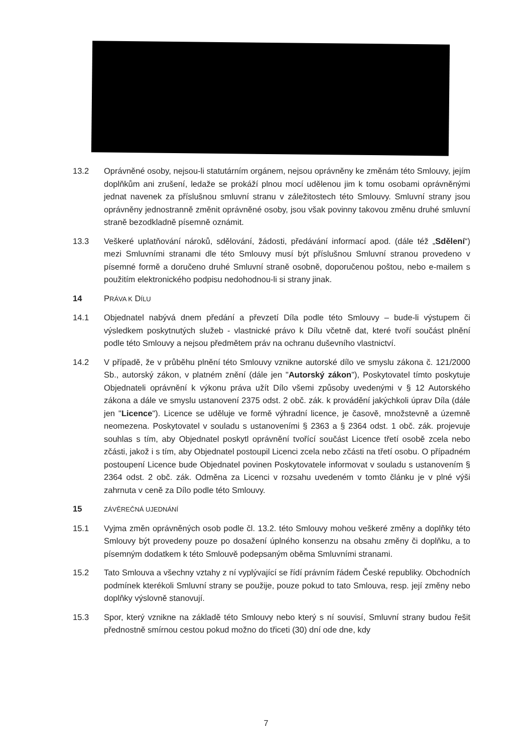13.2 Oprávněné osoby, nejsou-li statutárním orgánem, nejsou oprávněny ke změnám této Smlouvy, jejím doplňkům ani zrušení, ledaže se prokáží plnou mocí udělenou jim k tomu osobami oprávněnými jednat navenek za příslušnou smluvní stranu v záležitostech této Smlouvy. Smluvní strany jsou oprávněny jednostranně změnit oprávněné osoby, jsou však povinny takovou změnu druhé smluvní straně bezodkladně písemně oznámit.
13.3 Veškeré uplatňování nároků, sdělování, žádosti, předávání informací apod. (dále též „Sdělení“) mezi Smluvními stranami dle této Smlouvy musí být příslušnou Smluvní stranou provedeno v písemné formě a doručeno druhé Smluvní straně osobně, doporučenou poštou, nebo e-mailem s použitím elektronického podpisu nedohodnou-li si strany jinak.
14 PRÁVA K DÍLU
14.1 Objednatel nabývá dnem předání a převzetí Díla podle této Smlouvy – bude-li výstupem či výsledkem poskytnutých služeb - vlastnické právo k Dílu včetně dat, které tvoří součást plnění podle této Smlouvy a nejsou předmětem práv na ochranu duševního vlastnictví.
14.2 V případě, že v průběhu plnění této Smlouvy vznikne autorské dílo ve smyslu zákona č. 121/2000 Sb., autorský zákon, v platném znění (dále jen "Autorský zákon"), Poskytovatel tímto poskytuje Objednateli oprávnění k výkonu práva užít Dílo všemi způsoby uvedenými v § 12 Autorského zákona a dále ve smyslu ustanovení 2375 odst. 2 obč. zák. k provádění jakýchkoli úprav Díla (dále jen "Licence"). Licence se uděluje ve formě výhradní licence, je časově, množstevně a územně neomezena. Poskytovatel v souladu s ustanoveními § 2363 a § 2364 odst. 1 obč. zák. projevuje souhlas s tím, aby Objednatel poskytl oprávnění tvořící součást Licence třetí osobě zcela nebo zčásti, jakož i s tím, aby Objednatel postoupil Licenci zcela nebo zčásti na třetí osobu. O případném postoupení Licence bude Objednatel povinen Poskytovatele informovat v souladu s ustanovením § 2364 odst. 2 obč. zák. Odměna za Licenci v rozsahu uvedeném v tomto článku je v plné výši zahrnuta v ceně za Dílo podle této Smlouvy.
15
ZÁVĚREČNÁ UJEDNÁNÍ
15.1 Vyjma změn oprávněných osob podle čl. 13.2. této Smlouvy mohou veškeré změny a doplňky této Smlouvy být provedeny pouze po dosažení úplného konsenzu na obsahu změny či doplňku, a to písemným dodatkem k této Smlouvě podepsaným oběma Smluvními stranami.
15.2 Tato Smlouva a všechny vztahy z ní vyplývající se řídí právním řádem České republiky. Obchodních podmínek kterékoli Smluvní strany se použije, pouze pokud to tato Smlouva, resp. její změny nebo doplňky výslovně stanovují.
15.3 Spor, který vznikne na základě této Smlouvy nebo který s ní souvisí, Smluvní strany budou řešit přednostně smírnou cestou pokud možno do třiceti (30) dní ode dne, kdy
7